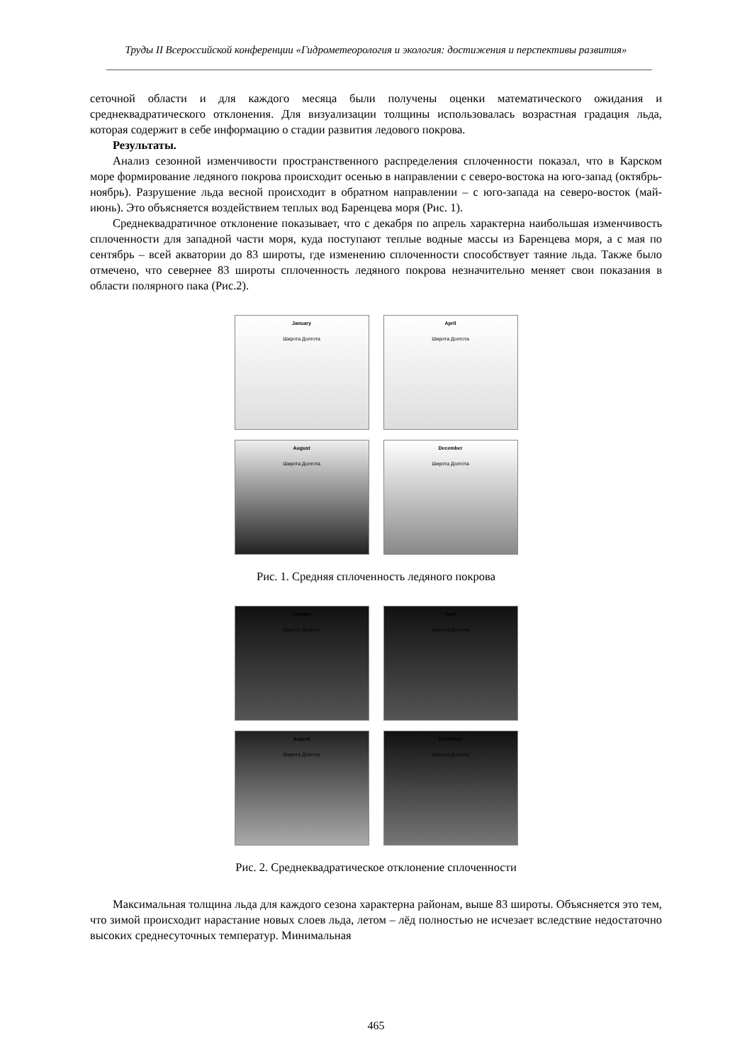Труды II Всероссийской конференции «Гидрометеорология и экология: достижения и перспективы развития»
сеточной области и для каждого месяца были получены оценки математического ожидания и среднеквадратического отклонения. Для визуализации толщины использовалась возрастная градация льда, которая содержит в себе информацию о стадии развития ледового покрова.
Результаты.
Анализ сезонной изменчивости пространственного распределения сплоченности показал, что в Карском море формирование ледяного покрова происходит осенью в направлении с северо-востока на юго-запад (октябрь-ноябрь). Разрушение льда весной происходит в обратном направлении – с юго-запада на северо-восток (май-июнь). Это объясняется воздействием теплых вод Баренцева моря (Рис. 1).
Среднеквадратичное отклонение показывает, что с декабря по апрель характерна наибольшая изменчивость сплоченности для западной части моря, куда поступают теплые водные массы из Баренцева моря, а с мая по сентябрь – всей акватории до 83 широты, где изменению сплоченности способствует таяние льда. Также было отмечено, что севернее 83 широты сплоченность ледяного покрова незначительно меняет свои показания в области полярного пака (Рис.2).
January
Широта Долгота
April
Широта Долгота
August
Широта Долгота
December
Широта Долгота
Рис. 1. Средняя сплоченность ледяного покрова
January
Широта Долгота
April
Широта Долгота
August
Широта Долгота
December
Широта Долгота
Рис. 2. Среднеквадратическое отклонение сплоченности
Максимальная толщина льда для каждого сезона характерна районам, выше 83 широты. Объясняется это тем, что зимой происходит нарастание новых слоев льда, летом – лёд полностью не исчезает вследствие недостаточно высоких среднесуточных температур. Минимальная
465